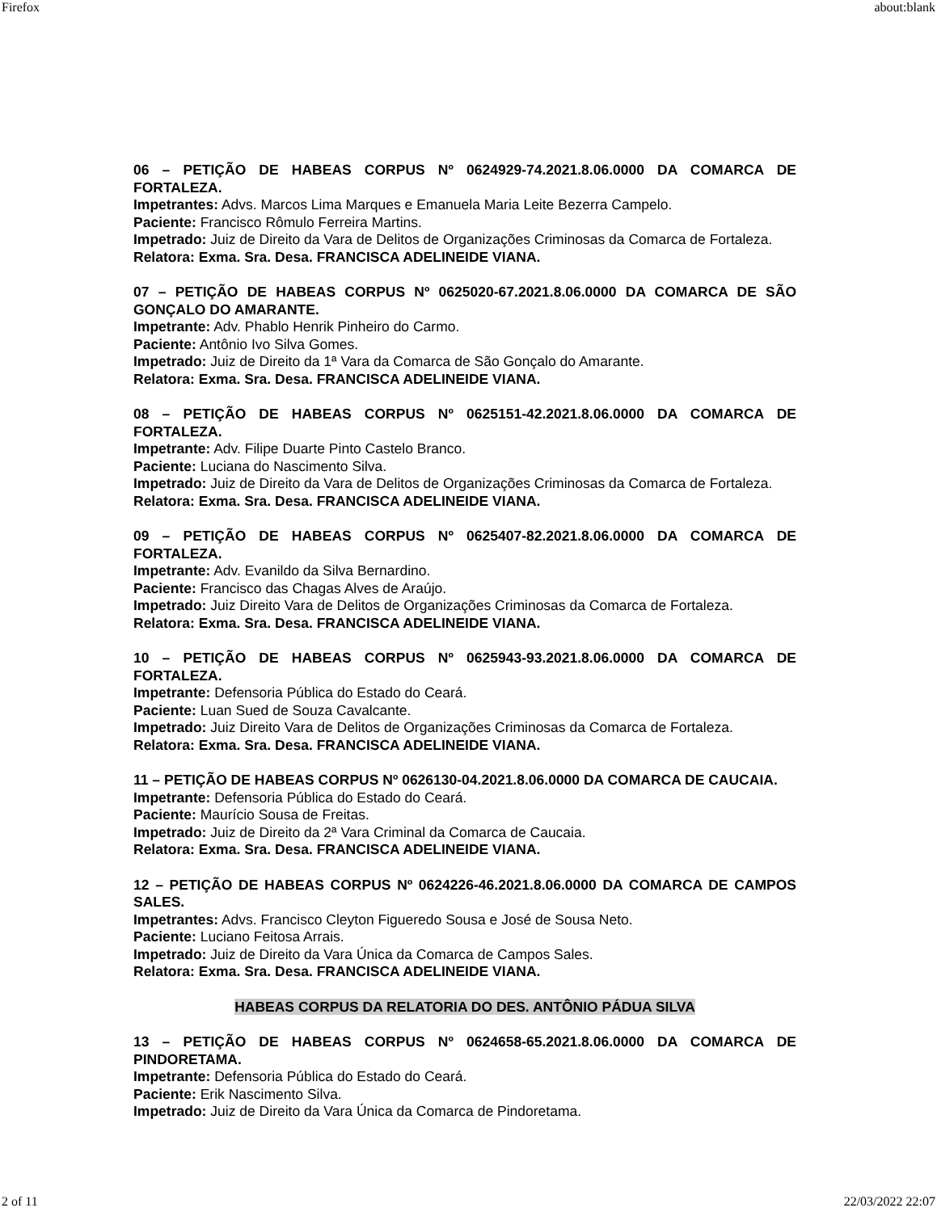Firefox about:blank
06 – PETIÇÃO DE HABEAS CORPUS Nº 0624929-74.2021.8.06.0000 DA COMARCA DE FORTALEZA.
Impetrantes: Advs. Marcos Lima Marques e Emanuela Maria Leite Bezerra Campelo.
Paciente: Francisco Rômulo Ferreira Martins.
Impetrado: Juiz de Direito da Vara de Delitos de Organizações Criminosas da Comarca de Fortaleza.
Relatora: Exma. Sra. Desa. FRANCISCA ADELINEIDE VIANA.
07 – PETIÇÃO DE HABEAS CORPUS Nº 0625020-67.2021.8.06.0000 DA COMARCA DE SÃO GONÇALO DO AMARANTE.
Impetrante: Adv. Phablo Henrik Pinheiro do Carmo.
Paciente: Antônio Ivo Silva Gomes.
Impetrado: Juiz de Direito da 1ª Vara da Comarca de São Gonçalo do Amarante.
Relatora: Exma. Sra. Desa. FRANCISCA ADELINEIDE VIANA.
08 – PETIÇÃO DE HABEAS CORPUS Nº 0625151-42.2021.8.06.0000 DA COMARCA DE FORTALEZA.
Impetrante: Adv. Filipe Duarte Pinto Castelo Branco.
Paciente: Luciana do Nascimento Silva.
Impetrado: Juiz de Direito da Vara de Delitos de Organizações Criminosas da Comarca de Fortaleza.
Relatora: Exma. Sra. Desa. FRANCISCA ADELINEIDE VIANA.
09 – PETIÇÃO DE HABEAS CORPUS Nº 0625407-82.2021.8.06.0000 DA COMARCA DE FORTALEZA.
Impetrante: Adv. Evanildo da Silva Bernardino.
Paciente: Francisco das Chagas Alves de Araújo.
Impetrado: Juiz Direito Vara de Delitos de Organizações Criminosas da Comarca de Fortaleza.
Relatora: Exma. Sra. Desa. FRANCISCA ADELINEIDE VIANA.
10 – PETIÇÃO DE HABEAS CORPUS Nº 0625943-93.2021.8.06.0000 DA COMARCA DE FORTALEZA.
Impetrante: Defensoria Pública do Estado do Ceará.
Paciente: Luan Sued de Souza Cavalcante.
Impetrado: Juiz Direito Vara de Delitos de Organizações Criminosas da Comarca de Fortaleza.
Relatora: Exma. Sra. Desa. FRANCISCA ADELINEIDE VIANA.
11 – PETIÇÃO DE HABEAS CORPUS Nº 0626130-04.2021.8.06.0000 DA COMARCA DE CAUCAIA.
Impetrante: Defensoria Pública do Estado do Ceará.
Paciente: Maurício Sousa de Freitas.
Impetrado: Juiz de Direito da 2ª Vara Criminal da Comarca de Caucaia.
Relatora: Exma. Sra. Desa. FRANCISCA ADELINEIDE VIANA.
12 – PETIÇÃO DE HABEAS CORPUS Nº 0624226-46.2021.8.06.0000 DA COMARCA DE CAMPOS SALES.
Impetrantes: Advs. Francisco Cleyton Figueredo Sousa e José de Sousa Neto.
Paciente: Luciano Feitosa Arrais.
Impetrado: Juiz de Direito da Vara Única da Comarca de Campos Sales.
Relatora: Exma. Sra. Desa. FRANCISCA ADELINEIDE VIANA.
HABEAS CORPUS DA RELATORIA DO DES. ANTÔNIO PÁDUA SILVA
13 – PETIÇÃO DE HABEAS CORPUS Nº 0624658-65.2021.8.06.0000 DA COMARCA DE PINDORETAMA.
Impetrante: Defensoria Pública do Estado do Ceará.
Paciente: Erik Nascimento Silva.
Impetrado: Juiz de Direito da Vara Única da Comarca de Pindoretama.
2 of 11 22/03/2022 22:07